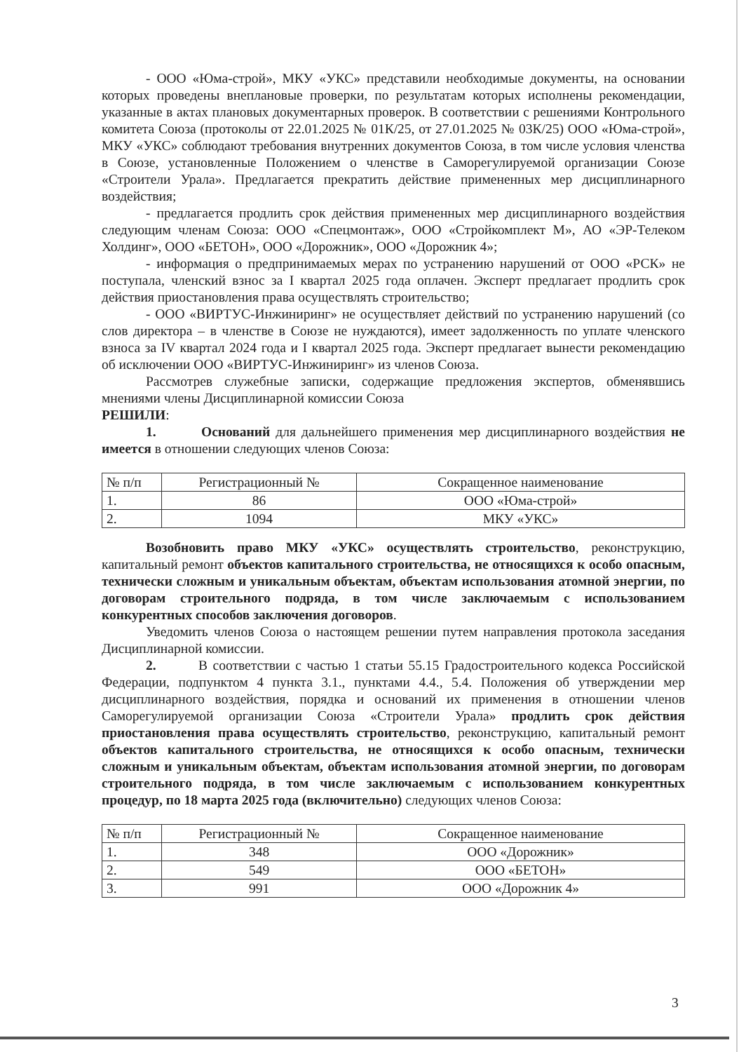- ООО «Юма-строй», МКУ «УКС» представили необходимые документы, на основании которых проведены внеплановые проверки, по результатам которых исполнены рекомендации, указанные в актах плановых документарных проверок. В соответствии с решениями Контрольного комитета Союза (протоколы от 22.01.2025 № 01К/25, от 27.01.2025 № 03К/25) ООО «Юма-строй», МКУ «УКС» соблюдают требования внутренних документов Союза, в том числе условия членства в Союзе, установленные Положением о членстве в Саморегулируемой организации Союзе «Строители Урала». Предлагается прекратить действие примененных мер дисциплинарного воздействия;
- предлагается продлить срок действия примененных мер дисциплинарного воздействия следующим членам Союза: ООО «Спецмонтаж», ООО «Стройкомплект М», АО «ЭР-Телеком Холдинг», ООО «БЕТОН», ООО «Дорожник», ООО «Дорожник 4»;
- информация о предпринимаемых мерах по устранению нарушений от ООО «РСК» не поступала, членский взнос за I квартал 2025 года оплачен. Эксперт предлагает продлить срок действия приостановления права осуществлять строительство;
- ООО «ВИРТУС-Инжиниринг» не осуществляет действий по устранению нарушений (со слов директора – в членстве в Союзе не нуждаются), имеет задолженность по уплате членского взноса за IV квартал 2024 года и I квартал 2025 года. Эксперт предлагает вынести рекомендацию об исключении ООО «ВИРТУС-Инжиниринг» из членов Союза.
Рассмотрев служебные записки, содержащие предложения экспертов, обменявшись мнениями члены Дисциплинарной комиссии Союза
РЕШИЛИ:
1. Оснований для дальнейшего применения мер дисциплинарного воздействия не имеется в отношении следующих членов Союза:
| № п/п | Регистрационный № | Сокращенное наименование |
| --- | --- | --- |
| 1. | 86 | ООО «Юма-строй» |
| 2. | 1094 | МКУ «УКС» |
Возобновить право МКУ «УКС» осуществлять строительство, реконструкцию, капитальный ремонт объектов капитального строительства, не относящихся к особо опасным, технически сложным и уникальным объектам, объектам использования атомной энергии, по договорам строительного подряда, в том числе заключаемым с использованием конкурентных способов заключения договоров.
Уведомить членов Союза о настоящем решении путем направления протокола заседания Дисциплинарной комиссии.
2. В соответствии с частью 1 статьи 55.15 Градостроительного кодекса Российской Федерации, подпунктом 4 пункта 3.1., пунктами 4.4., 5.4. Положения об утверждении мер дисциплинарного воздействия, порядка и оснований их применения в отношении членов Саморегулируемой организации Союза «Строители Урала» продлить срок действия приостановления права осуществлять строительство, реконструкцию, капитальный ремонт объектов капитального строительства, не относящихся к особо опасным, технически сложным и уникальным объектам, объектам использования атомной энергии, по договорам строительного подряда, в том числе заключаемым с использованием конкурентных процедур, по 18 марта 2025 года (включительно) следующих членов Союза:
| № п/п | Регистрационный № | Сокращенное наименование |
| --- | --- | --- |
| 1. | 348 | ООО «Дорожник» |
| 2. | 549 | ООО «БЕТОН» |
| 3. | 991 | ООО «Дорожник 4» |
3